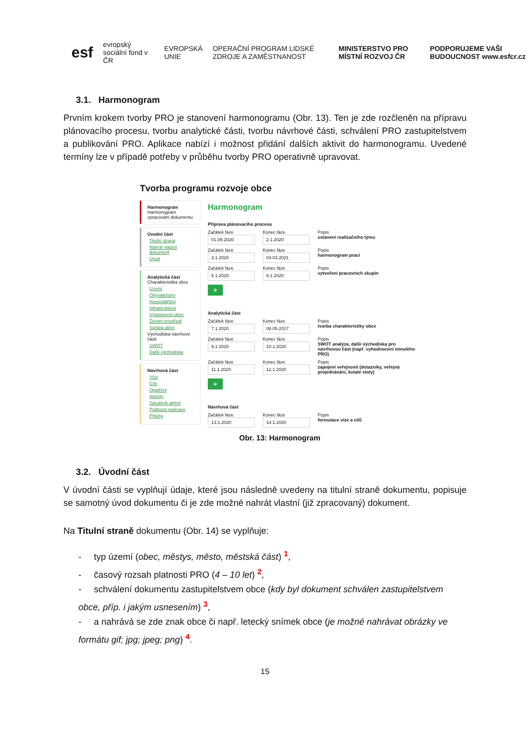esf evropský sociální fond v ČR EVROPSKÁ UNIE OPERAČNÍ PROGRAM LIDSKÉ ZDROJE A ZAMĚSTNANOST MINISTERSTVO PRO MÍSTNÍ ROZVOJ ČR PODPORUJEME VAŠI BUDOUCNOST www.esfcr.cz
3.1. Harmonogram
Prvním krokem tvorby PRO je stanovení harmonogramu (Obr. 13). Ten je zde rozčleněn na přípravu plánovacího procesu, tvorbu analytické části, tvorbu návrhové části, schválení PRO zastupitelstvem a publikování PRO. Aplikace nabízí i možnost přidání dalších aktivit do harmonogramu. Uvedené termíny lze v případě potřeby v průběhu tvorby PRO operativně upravovat.
Tvorba programu rozvoje obce
Harmonogram
Harmonogram zpracování dokumentu
Úvodní část
Titulní strana
Nahrát vlastní dokument
Úvod
Analytická část
Charakteristika obce
Území
Obyvatelstvo
Hospodářství
Infrastruktura
Vybavenost obce
Životní prostředí
Správa obce
Východiska návrhové části
SWOT
Další východiska
Návrhová část
Vize
Cíle
Opatření
Aktivity
Zásobník aktivit
Podpora realizace
Přílohy
Harmonogram
Příprava plánovacího procesu
Začátek fáze
01.09.2020
Konec fáze
2.1.2020
Popis
ustavení realizačního týmu
Začátek fáze
3.1.2020
Konec fáze
04.03.2021
Popis
harmonogram prací
Začátek fáze
5.1.2020
Konec fáze
6.1.2020
Popis
vytvoření pracovních skupin
⊕
Analytická část
Začátek fáze
7.1.2020
Konec fáze
08.05.2017
Popis
tvorba charakteristiky obce
Začátek fáze
9.1.2020
Konec fáze
10.1.2020
Popis
SWOT analýza, další východiska pro návrhovou část (např. vyhodnocení minulého PRO)
Začátek fáze
11.1.2020
Konec fáze
12.1.2020
Popis
zapojení veřejnosti (dotazníky, veřejná projednávání, kulaté stoly)
⊕
Návrhová část
Začátek fáze
13.1.2020
Konec fáze
14.1.2020
Popis
formulace vize a cílů
Obr. 13: Harmonogram
3.2. Úvodní část
V úvodní části se vyplňují údaje, které jsou následně uvedeny na titulní straně dokumentu, popisuje se samotný úvod dokumentu či je zde možné nahrát vlastní (již zpracovaný) dokument.
Na Titulní straně dokumentu (Obr. 14) se vyplňuje:
- typ území (obec, městys, město, městská část) <sup>1</sup>,
- časový rozsah platnosti PRO (4 – 10 let) <sup>2</sup>,
- schválení dokumentu zastupitelstvem obce (kdy byl dokument schválen zastupitelstvem obce, příp. i jakým usnesením) <sup>3</sup>,
- a nahrává se zde znak obce či např. letecký snímek obce (je možné nahrávat obrázky ve formátu gif; jpg; jpeg; png) <sup>4</sup>.
15